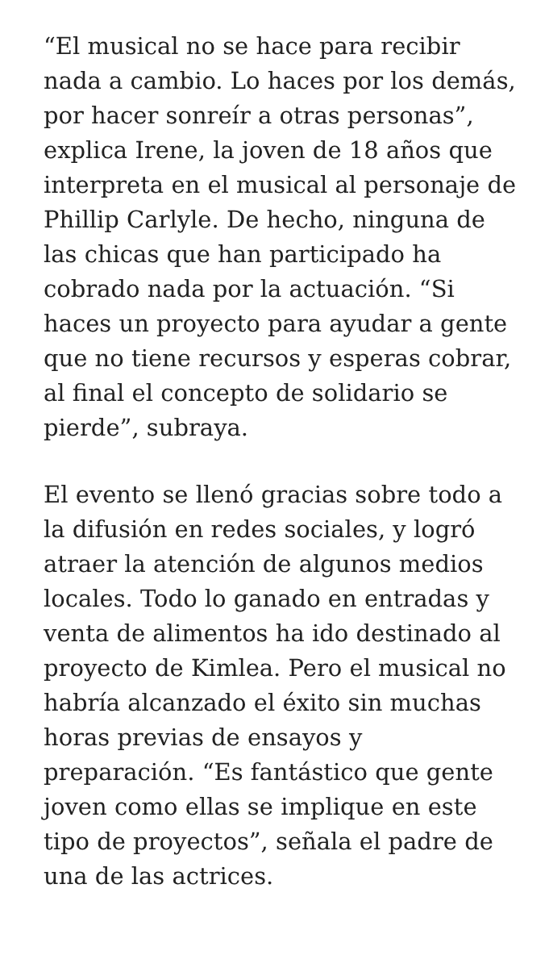“El musical no se hace para recibir nada a cambio. Lo haces por los demás, por hacer sonreír a otras personas”, explica Irene, la joven de 18 años que interpreta en el musical al personaje de Phillip Carlyle. De hecho, ninguna de las chicas que han participado ha cobrado nada por la actuación. “Si haces un proyecto para ayudar a gente que no tiene recursos y esperas cobrar, al final el concepto de solidario se pierde”, subraya.
El evento se llenó gracias sobre todo a la difusión en redes sociales, y logró atraer la atención de algunos medios locales. Todo lo ganado en entradas y venta de alimentos ha ido destinado al proyecto de Kimlea. Pero el musical no habría alcanzado el éxito sin muchas horas previas de ensayos y preparación. “Es fantástico que gente joven como ellas se implique en este tipo de proyectos”, señala el padre de una de las actrices.